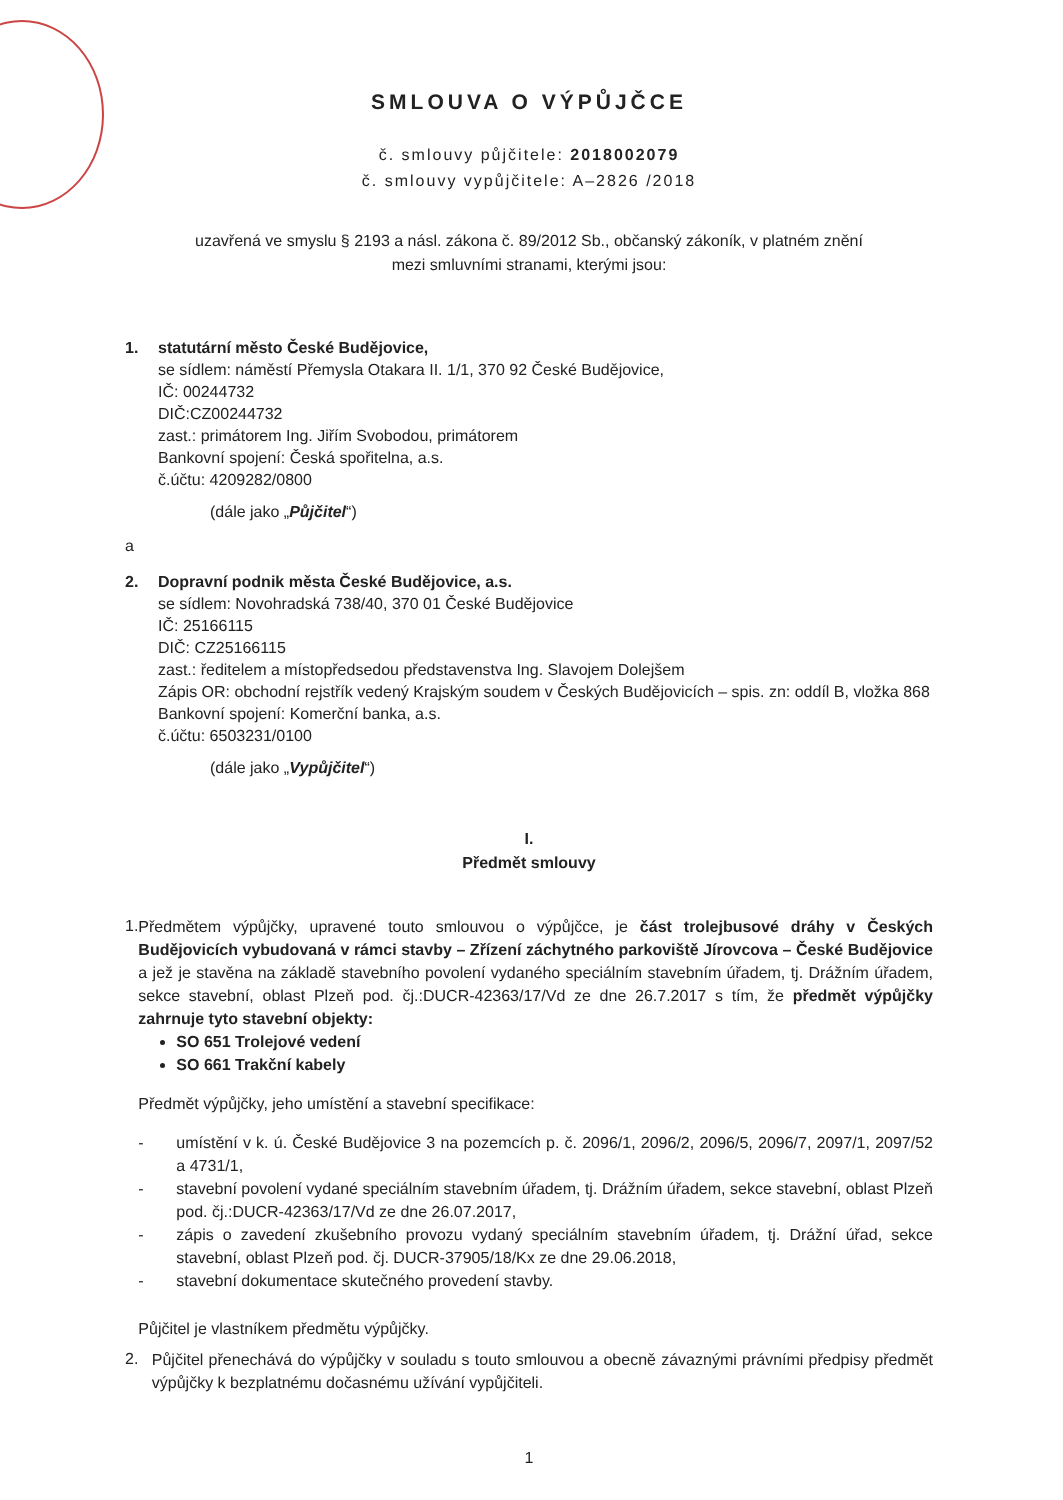SMLOUVA O VÝPŮJČCE
č. smlouvy půjčitele: 2018002079
č. smlouvy vypůjčitele: A–2826 /2018
uzavřená ve smyslu § 2193 a násl. zákona č. 89/2012 Sb., občanský zákoník, v platném znění
mezi smluvními stranami, kterými jsou:
1. statutární město České Budějovice,
se sídlem: náměstí Přemysla Otakara II. 1/1, 370 92 České Budějovice,
IČ: 00244732
DIČ:CZ00244732
zast.: primátorem Ing. Jiřím Svobodou, primátorem
Bankovní spojení: Česká spořitelna, a.s.
č.účtu: 4209282/0800
(dále jako „Půjčitel“)
a
2. Dopravní podnik města České Budějovice, a.s.
se sídlem: Novohradská 738/40, 370 01 České Budějovice
IČ: 25166115
DIČ: CZ25166115
zast.: ředitelem a místopředsedou představenstva Ing. Slavojem Dolejšem
Zápis OR: obchodní rejstřík vedený Krajským soudem v Českých Budějovicích – spis. zn: oddíl B, vložka 868
Bankovní spojení: Komerční banka, a.s.
č.účtu: 6503231/0100
(dále jako „Vypůjčitel“)
I.
Předmět smlouvy
1.
Předmětem výpůjčky, upravené touto smlouvou o výpůjčce, je část trolejbusové dráhy v Českých Budějovicích vybudovaná v rámci stavby – Zřízení záchytného parkoviště Jírovcova – České Budějovice a jež je stavěna na základě stavebního povolení vydaného speciálním stavebním úřadem, tj. Drážním úřadem, sekce stavební, oblast Plzeň pod. čj.:DUCR-42363/17/Vd ze dne 26.7.2017 s tím, že předmět výpůjčky zahrnuje tyto stavební objekty:
SO 651 Trolejové vedení
SO 661 Trakční kabely
Předmět výpůjčky, jeho umístění a stavební specifikace:
- umístění v k. ú. České Budějovice 3 na pozemcích p. č. 2096/1, 2096/2, 2096/5, 2096/7, 2097/1, 2097/52 a 4731/1,
- stavební povolení vydané speciálním stavebním úřadem, tj. Drážním úřadem, sekce stavební, oblast Plzeň pod. čj.:DUCR-42363/17/Vd ze dne 26.07.2017,
- zápis o zavedení zkušebního provozu vydaný speciálním stavebním úřadem, tj. Drážní úřad, sekce stavební, oblast Plzeň pod. čj. DUCR-37905/18/Kx ze dne 29.06.2018,
- stavební dokumentace skutečného provedení stavby.
Půjčitel je vlastníkem předmětu výpůjčky.
2.
Půjčitel přenechává do výpůjčky v souladu s touto smlouvou a obecně závaznými právními předpisy předmět výpůjčky k bezplatnému dočasnému užívání vypůjčiteli.
1